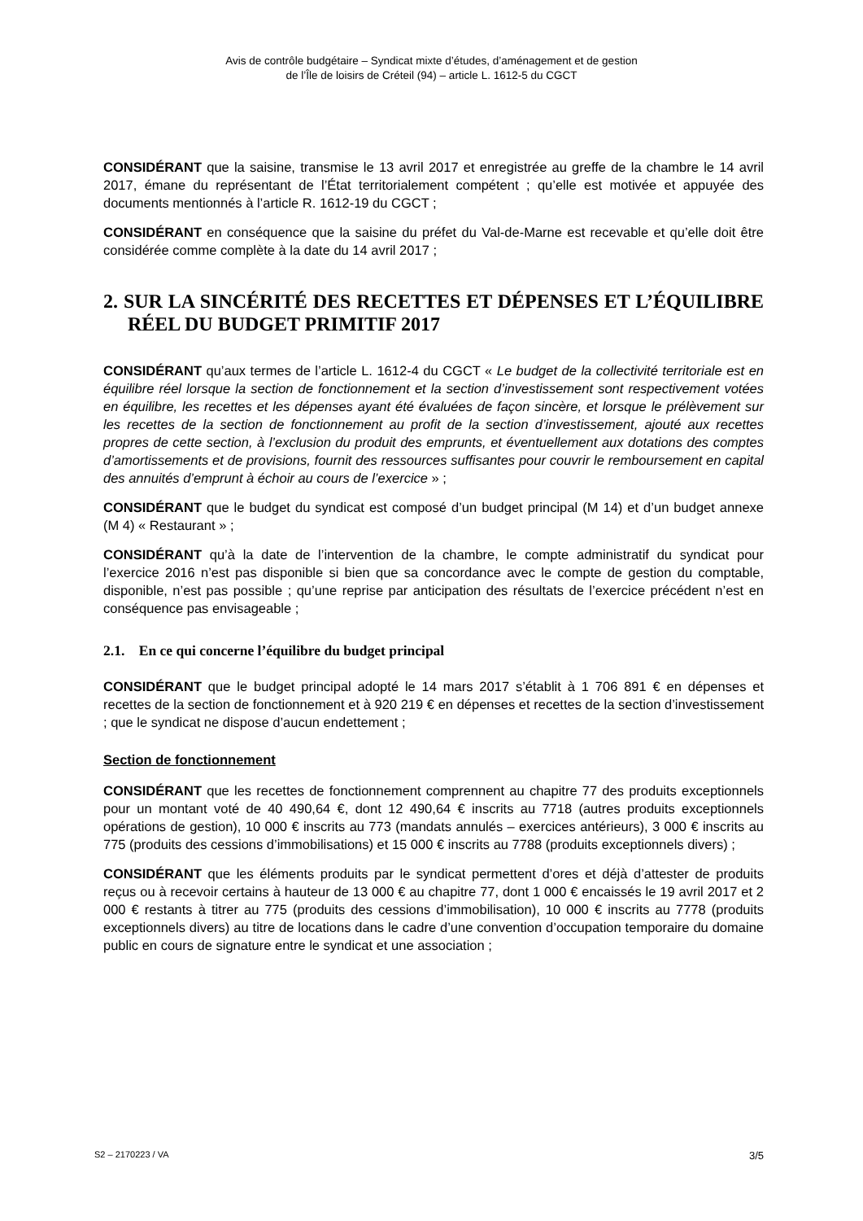Avis de contrôle budgétaire – Syndicat mixte d’études, d’aménagement et de gestion
de l’Île de loisirs de Créteil (94) – article L. 1612-5 du CGCT
CONSIDÉRANT que la saisine, transmise le 13 avril 2017 et enregistrée au greffe de la chambre le 14 avril 2017, émane du représentant de l’État territorialement compétent ; qu’elle est motivée et appuyée des documents mentionnés à l’article R. 1612-19 du CGCT ;
CONSIDÉRANT en conséquence que la saisine du préfet du Val-de-Marne est recevable et qu’elle doit être considérée comme complète à la date du 14 avril 2017 ;
2. SUR LA SINCÉRITÉ DES RECETTES ET DÉPENSES ET L’ÉQUILIBRE RÉEL DU BUDGET PRIMITIF 2017
CONSIDÉRANT qu’aux termes de l’article L. 1612-4 du CGCT « Le budget de la collectivité territoriale est en équilibre réel lorsque la section de fonctionnement et la section d’investissement sont respectivement votées en équilibre, les recettes et les dépenses ayant été évaluées de façon sincère, et lorsque le prélèvement sur les recettes de la section de fonctionnement au profit de la section d’investissement, ajouté aux recettes propres de cette section, à l’exclusion du produit des emprunts, et éventuellement aux dotations des comptes d’amortissements et de provisions, fournit des ressources suffisantes pour couvrir le remboursement en capital des annuités d’emprunt à échoir au cours de l’exercice » ;
CONSIDÉRANT que le budget du syndicat est composé d’un budget principal (M 14) et d’un budget annexe (M 4) « Restaurant » ;
CONSIDÉRANT qu’à la date de l’intervention de la chambre, le compte administratif du syndicat pour l’exercice 2016 n’est pas disponible si bien que sa concordance avec le compte de gestion du comptable, disponible, n’est pas possible ; qu’une reprise par anticipation des résultats de l’exercice précédent n’est en conséquence pas envisageable ;
2.1. En ce qui concerne l’équilibre du budget principal
CONSIDÉRANT que le budget principal adopté le 14 mars 2017 s’établit à 1 706 891 € en dépenses et recettes de la section de fonctionnement et à 920 219 € en dépenses et recettes de la section d’investissement ; que le syndicat ne dispose d’aucun endettement ;
Section de fonctionnement
CONSIDÉRANT que les recettes de fonctionnement comprennent au chapitre 77 des produits exceptionnels pour un montant voté de 40 490,64 €, dont 12 490,64 € inscrits au 7718 (autres produits exceptionnels opérations de gestion), 10 000 € inscrits au 773 (mandats annulés – exercices antérieurs), 3 000 € inscrits au 775 (produits des cessions d’immobilisations) et 15 000 € inscrits au 7788 (produits exceptionnels divers) ;
CONSIDÉRANT que les éléments produits par le syndicat permettent d’ores et déjà d’attester de produits reçus ou à recevoir certains à hauteur de 13 000 € au chapitre 77, dont 1 000 € encaissés le 19 avril 2017 et 2 000 € restants à titrer au 775 (produits des cessions d’immobilisation), 10 000 € inscrits au 7778 (produits exceptionnels divers) au titre de locations dans le cadre d’une convention d’occupation temporaire du domaine public en cours de signature entre le syndicat et une association ;
S2 – 2170223 / VA 3/5